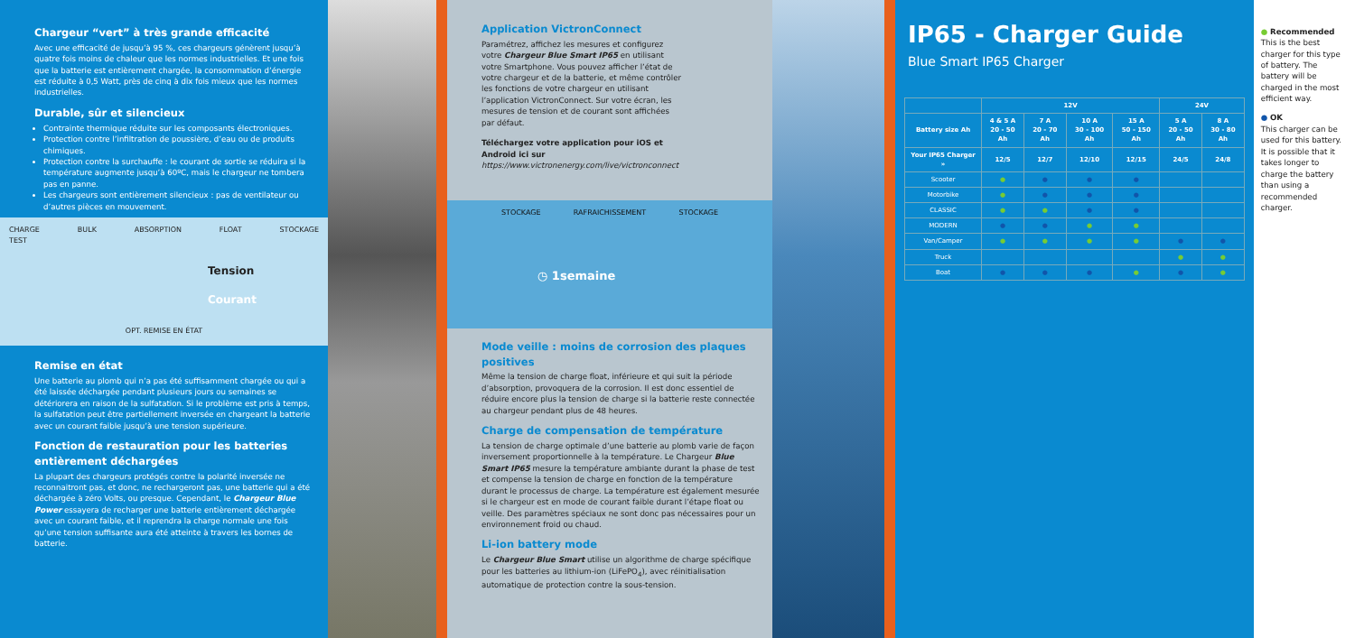Chargeur “vert” à très grande efficacité
Avec une efficacité de jusqu’à 95 %, ces chargeurs génèrent jusqu’à quatre fois moins de chaleur que les normes industrielles. Et une fois que la batterie est entièrement chargée, la consommation d’énergie est réduite à 0,5 Watt, près de cinq à dix fois mieux que les normes industrielles.
Durable, sûr et silencieux
Contrainte thermique réduite sur les composants électroniques.
Protection contre l’infiltration de poussière, d’eau ou de produits chimiques.
Protection contre la surchauffe : le courant de sortie se réduira si la température augmente jusqu’à 60ºC, mais le chargeur ne tombera pas en panne.
Les chargeurs sont entièrement silencieux : pas de ventilateur ou d’autres pièces en mouvement.
CHARGE
TEST BULK ABSORPTION FLOAT STOCKAGE
Tension
Courant
OPT. REMISE EN ÉTAT
Remise en état
Une batterie au plomb qui n’a pas été suffisamment chargée ou qui a été laissée déchargée pendant plusieurs jours ou semaines se détériorera en raison de la sulfatation. Si le problème est pris à temps, la sulfatation peut être partiellement inversée en chargeant la batterie avec un courant faible jusqu’à une tension supérieure.
Fonction de restauration pour les batteries entièrement déchargées
La plupart des chargeurs protégés contre la polarité inversée ne reconnaitront pas, et donc, ne rechargeront pas, une batterie qui a été déchargée à zéro Volts, ou presque. Cependant, le Chargeur Blue Power essayera de recharger une batterie entièrement déchargée avec un courant faible, et il reprendra la charge normale une fois qu’une tension suffisante aura été atteinte à travers les bornes de batterie.
Application VictronConnect
Paramétrez, affichez les mesures et configurez votre Chargeur Blue Smart IP65 en utilisant votre Smartphone. Vous pouvez afficher l’état de votre chargeur et de la batterie, et même contrôler les fonctions de votre chargeur en utilisant l’application VictronConnect. Sur votre écran, les mesures de tension et de courant sont affichées par défaut.
Téléchargez votre application pour iOS et Android ici sur
https://www.victronenergy.com/live/victronconnect
STOCKAGE RAFRAICHISSEMENT STOCKAGE
◷ 1semaine
Mode veille : moins de corrosion des plaques positives
Même la tension de charge float, inférieure et qui suit la période d’absorption, provoquera de la corrosion. Il est donc essentiel de réduire encore plus la tension de charge si la batterie reste connectée au chargeur pendant plus de 48 heures.
Charge de compensation de température
La tension de charge optimale d’une batterie au plomb varie de façon inversement proportionnelle à la température. Le Chargeur Blue Smart IP65 mesure la température ambiante durant la phase de test et compense la tension de charge en fonction de la température durant le processus de charge. La température est également mesurée si le chargeur est en mode de courant faible durant l’étape float ou veille. Des paramètres spéciaux ne sont donc pas nécessaires pour un environnement froid ou chaud.
Li-ion battery mode
Le Chargeur Blue Smart utilise un algorithme de charge spécifique pour les batteries au lithium-ion (LiFePO<sub>4</sub>), avec réinitialisation automatique de protection contre la sous-tension.
IP65 - Charger Guide
Blue Smart IP65 Charger
| | 12V | | | | 24V | |
| --- | --- | --- | --- | --- | --- | --- |
| Battery size Ah | 4 & 5 A 20 - 50 Ah | 7 A 20 - 70 Ah | 10 A 30 - 100 Ah | 15 A 50 - 150 Ah | 5 A 20 - 50 Ah | 8 A 30 - 80 Ah |
| Your IP65 Charger » | 12/5 | 12/7 | 12/10 | 12/15 | 24/5 | 24/8 |
| Scooter | ● | ● | ● | ● | | |
| Motorbike | ● | ● | ● | ● | | |
| CLASSIC | ● | ● | ● | ● | | |
| MODERN | ● | ● | ● | ● | | |
| Van/Camper | ● | ● | ● | ● | ● | ● |
| Truck | | | | | ● | ● |
| Boat | ● | ● | ● | ● | ● | ● |
● Recommended
This is the best charger for this type of battery. The battery will be charged in the most efficient way.
● OK
This charger can be used for this battery. It is possible that it takes longer to charge the battery than using a recommended charger.